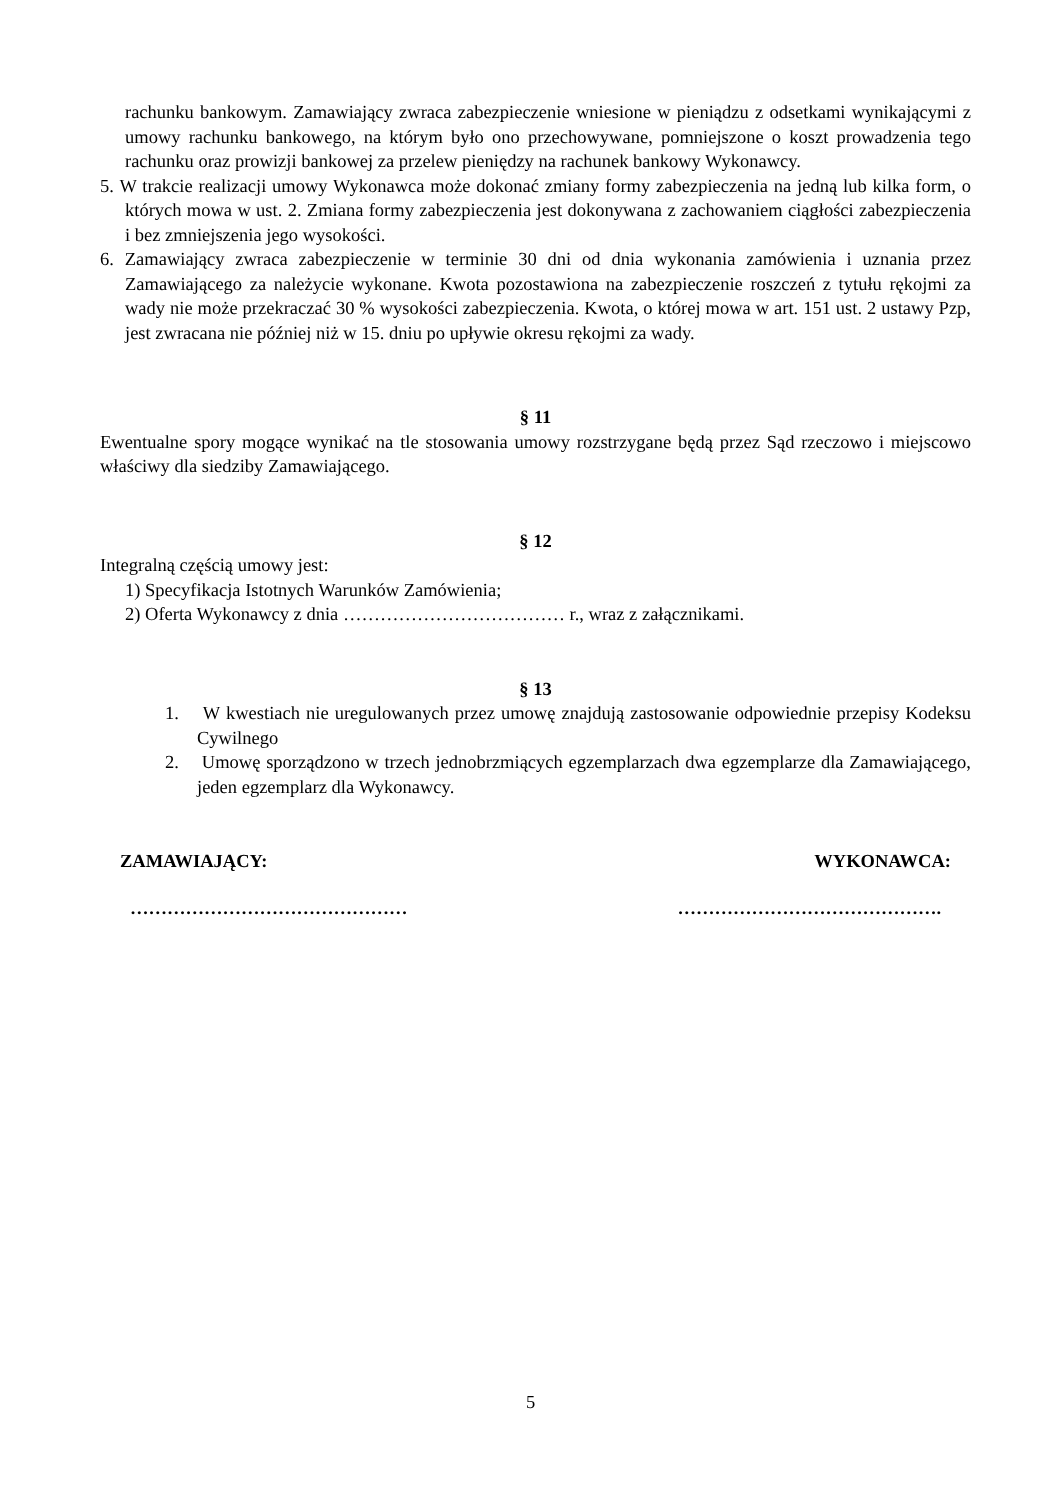rachunku bankowym. Zamawiający zwraca zabezpieczenie wniesione w pieniądzu z odsetkami wynikającymi z umowy rachunku bankowego, na którym było ono przechowywane, pomniejszone o koszt prowadzenia tego rachunku oraz prowizji bankowej za przelew pieniędzy na rachunek bankowy Wykonawcy.
5. W trakcie realizacji umowy Wykonawca może dokonać zmiany formy zabezpieczenia na jedną lub kilka form, o których mowa w ust. 2. Zmiana formy zabezpieczenia jest dokonywana z zachowaniem ciągłości zabezpieczenia i bez zmniejszenia jego wysokości.
6. Zamawiający zwraca zabezpieczenie w terminie 30 dni od dnia wykonania zamówienia i uznania przez Zamawiającego za należycie wykonane. Kwota pozostawiona na zabezpieczenie roszczeń z tytułu rękojmi za wady nie może przekraczać 30 % wysokości zabezpieczenia. Kwota, o której mowa w art. 151 ust. 2 ustawy Pzp, jest zwracana nie później niż w 15. dniu po upływie okresu rękojmi za wady.
§ 11
Ewentualne spory mogące wynikać na tle stosowania umowy rozstrzygane będą przez Sąd rzeczowo i miejscowo właściwy dla siedziby Zamawiającego.
§ 12
Integralną częścią umowy jest:
1) Specyfikacja Istotnych Warunków Zamówienia;
2) Oferta Wykonawcy z dnia ……………………………… r., wraz z załącznikami.
§ 13
1. W kwestiach nie uregulowanych przez umowę znajdują zastosowanie odpowiednie przepisy Kodeksu Cywilnego
2. Umowę sporządzono w trzech jednobrzmiących egzemplarzach dwa egzemplarze dla Zamawiającego, jeden egzemplarz dla Wykonawcy.
ZAMAWIAJĄCY: WYKONAWCA:
……………………………………… …………………………………….
5